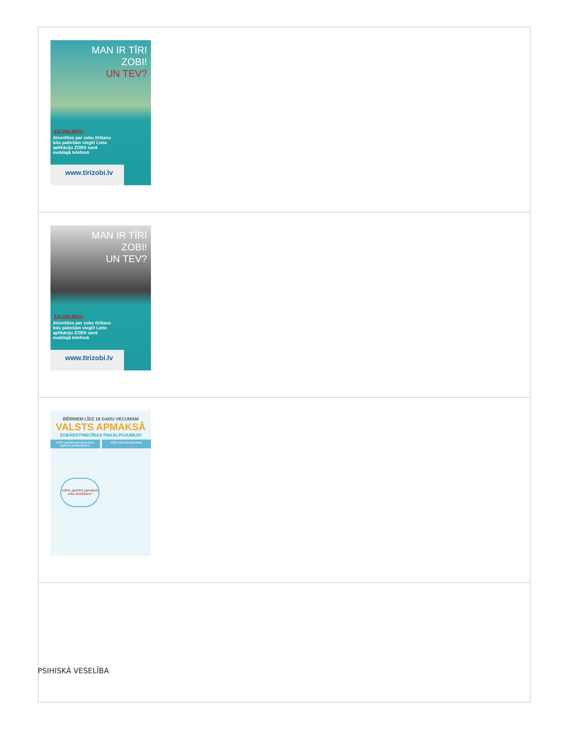| MAN IR TĪRI ZOBI! UN TEV? JAUNUMS! Atcerēties par zobu tīrīšanu būs patiešām viegli! Lieto aplikāciju ZOBS savā mobilajā telefonā www.tīrizobi.lv |
| MAN IR TĪRI ZOBI! UN TEV? JAUNUMS! Atcerēties par zobu tīrīšanu būs patiešām viegli! Lieto aplikāciju ZOBS savā mobilajā telefonā www.tīrizobi.lv |
| BĒRNIEM LĪDZ 18 GADU VECUMAM VALSTS APMAKSĀ ZOBĀRSTNIECĪBAS PAKALPOJUMUS! 100% apmērā apmaksā zobu higiēnas pakalpojumus: 100% apmērā apmaksā: 100% apmērā apmaksā zobu ārstēšanu* |
PSIHISKĀ VESELĪBA